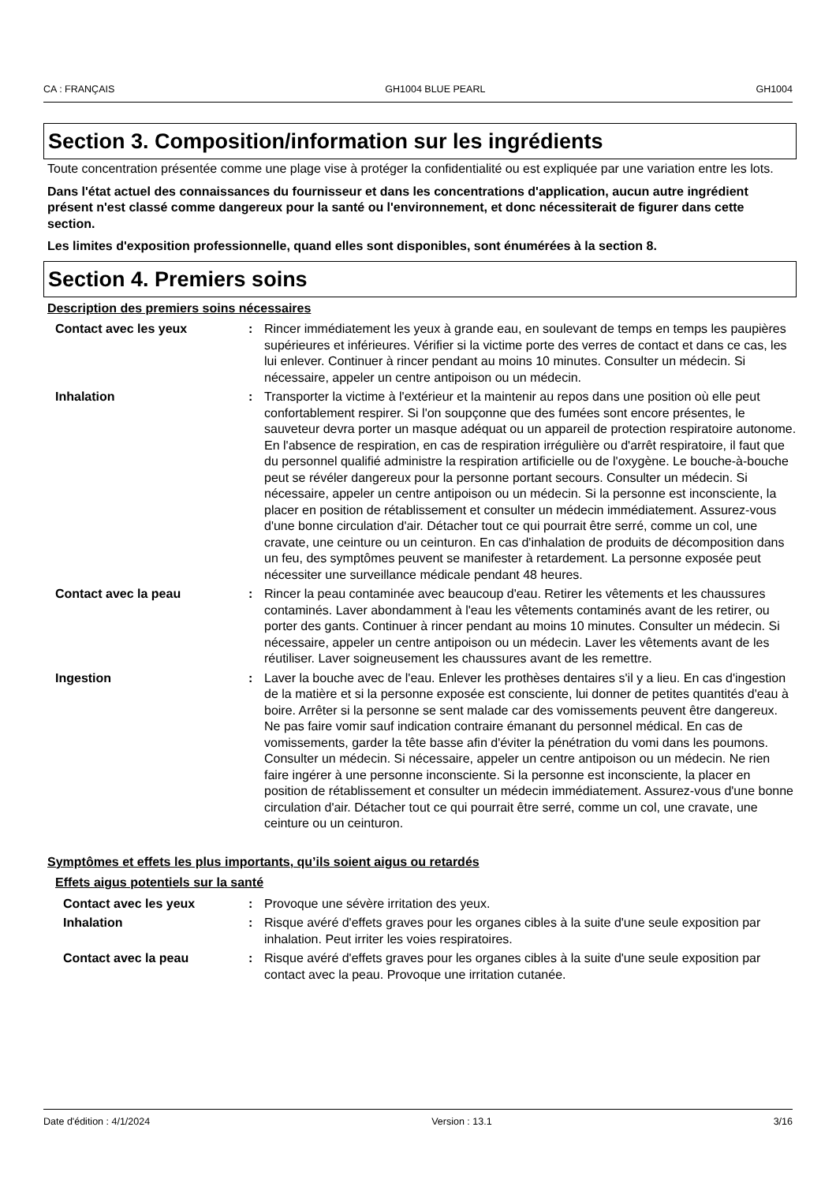CA : FRANÇAIS GH1004 BLUE PEARL GH1004
Section 3. Composition/information sur les ingrédients
Toute concentration présentée comme une plage vise à protéger la confidentialité ou est expliquée par une variation entre les lots.
Dans l'état actuel des connaissances du fournisseur et dans les concentrations d'application, aucun autre ingrédient présent n'est classé comme dangereux pour la santé ou l'environnement, et donc nécessiterait de figurer dans cette section.
Les limites d'exposition professionnelle, quand elles sont disponibles, sont énumérées à la section 8.
Section 4. Premiers soins
Description des premiers soins nécessaires
Contact avec les yeux : Rincer immédiatement les yeux à grande eau, en soulevant de temps en temps les paupières supérieures et inférieures. Vérifier si la victime porte des verres de contact et dans ce cas, les lui enlever. Continuer à rincer pendant au moins 10 minutes. Consulter un médecin. Si nécessaire, appeler un centre antipoison ou un médecin.
Inhalation : Transporter la victime à l'extérieur et la maintenir au repos dans une position où elle peut confortablement respirer. Si l'on soupçonne que des fumées sont encore présentes, le sauveteur devra porter un masque adéquat ou un appareil de protection respiratoire autonome. En l'absence de respiration, en cas de respiration irrégulière ou d'arrêt respiratoire, il faut que du personnel qualifié administre la respiration artificielle ou de l'oxygène. Le bouche-à-bouche peut se révéler dangereux pour la personne portant secours. Consulter un médecin. Si nécessaire, appeler un centre antipoison ou un médecin. Si la personne est inconsciente, la placer en position de rétablissement et consulter un médecin immédiatement. Assurez-vous d'une bonne circulation d'air. Détacher tout ce qui pourrait être serré, comme un col, une cravate, une ceinture ou un ceinturon. En cas d'inhalation de produits de décomposition dans un feu, des symptômes peuvent se manifester à retardement. La personne exposée peut nécessiter une surveillance médicale pendant 48 heures.
Contact avec la peau : Rincer la peau contaminée avec beaucoup d'eau. Retirer les vêtements et les chaussures contaminés. Laver abondamment à l'eau les vêtements contaminés avant de les retirer, ou porter des gants. Continuer à rincer pendant au moins 10 minutes. Consulter un médecin. Si nécessaire, appeler un centre antipoison ou un médecin. Laver les vêtements avant de les réutiliser. Laver soigneusement les chaussures avant de les remettre.
Ingestion : Laver la bouche avec de l'eau. Enlever les prothèses dentaires s'il y a lieu. En cas d'ingestion de la matière et si la personne exposée est consciente, lui donner de petites quantités d'eau à boire. Arrêter si la personne se sent malade car des vomissements peuvent être dangereux. Ne pas faire vomir sauf indication contraire émanant du personnel médical. En cas de vomissements, garder la tête basse afin d'éviter la pénétration du vomi dans les poumons. Consulter un médecin. Si nécessaire, appeler un centre antipoison ou un médecin. Ne rien faire ingérer à une personne inconsciente. Si la personne est inconsciente, la placer en position de rétablissement et consulter un médecin immédiatement. Assurez-vous d'une bonne circulation d'air. Détacher tout ce qui pourrait être serré, comme un col, une cravate, une ceinture ou un ceinturon.
Symptômes et effets les plus importants, qu’ils soient aigus ou retardés
Effets aigus potentiels sur la santé
Contact avec les yeux : Provoque une sévère irritation des yeux.
Inhalation : Risque avéré d'effets graves pour les organes cibles à la suite d'une seule exposition par inhalation. Peut irriter les voies respiratoires.
Contact avec la peau : Risque avéré d'effets graves pour les organes cibles à la suite d'une seule exposition par contact avec la peau. Provoque une irritation cutanée.
Date d'édition : 4/1/2024 Version : 13.1 3/16